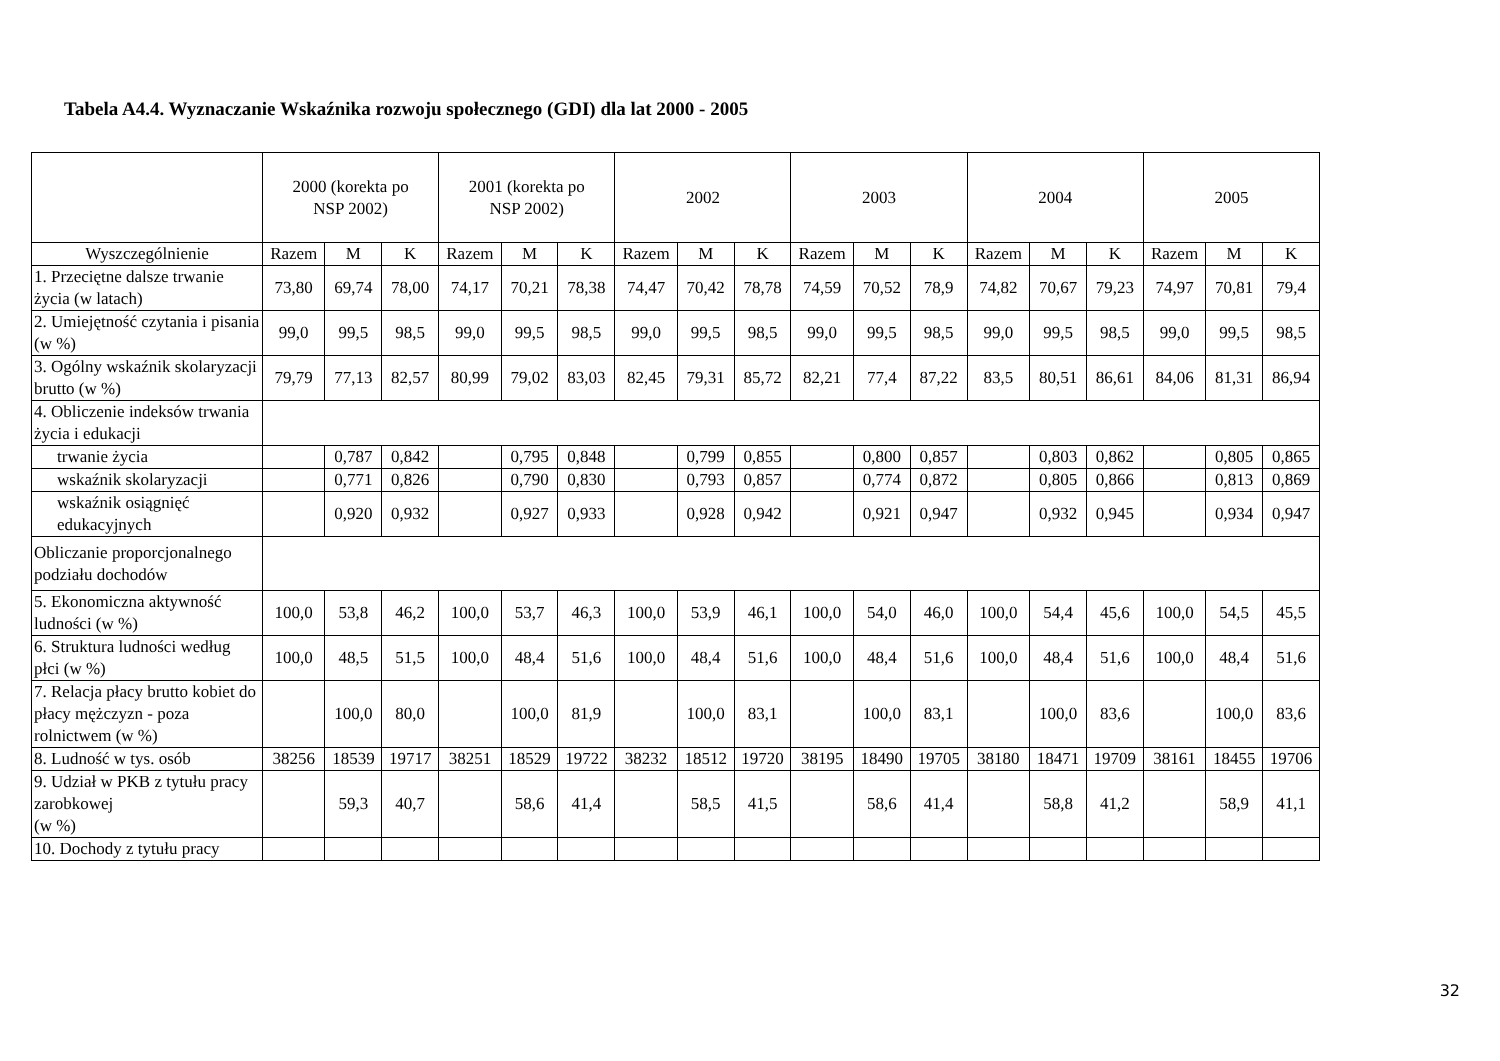Tabela A4.4. Wyznaczanie Wskaźnika rozwoju społecznego (GDI) dla lat 2000 - 2005
| | 2000 (korekta po NSP 2002) | | | 2001 (korekta po NSP 2002) | | | 2002 | | | 2003 | | | 2004 | | | 2005 | | |
| --- | --- | --- | --- | --- | --- | --- | --- | --- | --- | --- | --- | --- | --- | --- | --- | --- | --- | --- |
| Wyszczególnienie | Razem | M | K | Razem | M | K | Razem | M | K | Razem | M | K | Razem | M | K | Razem | M | K |
| 1. Przeciętne dalsze trwanie życia (w latach) | 73,80 | 69,74 | 78,00 | 74,17 | 70,21 | 78,38 | 74,47 | 70,42 | 78,78 | 74,59 | 70,52 | 78,9 | 74,82 | 70,67 | 79,23 | 74,97 | 70,81 | 79,4 |
| 2. Umiejętność czytania i pisania (w %) | 99,0 | 99,5 | 98,5 | 99,0 | 99,5 | 98,5 | 99,0 | 99,5 | 98,5 | 99,0 | 99,5 | 98,5 | 99,0 | 99,5 | 98,5 | 99,0 | 99,5 | 98,5 |
| 3. Ogólny wskaźnik skolaryzacji brutto (w %) | 79,79 | 77,13 | 82,57 | 80,99 | 79,02 | 83,03 | 82,45 | 79,31 | 85,72 | 82,21 | 77,4 | 87,22 | 83,5 | 80,51 | 86,61 | 84,06 | 81,31 | 86,94 |
| 4. Obliczenie indeksów trwania życia i edukacji | | | | | | | | | | | | | | | | | | |
| trwanie życia | | 0,787 | 0,842 | | 0,795 | 0,848 | | 0,799 | 0,855 | | 0,800 | 0,857 | | 0,803 | 0,862 | | 0,805 | 0,865 |
| wskaźnik skolaryzacji | | 0,771 | 0,826 | | 0,790 | 0,830 | | 0,793 | 0,857 | | 0,774 | 0,872 | | 0,805 | 0,866 | | 0,813 | 0,869 |
| wskaźnik osiągnięć edukacyjnych | | 0,920 | 0,932 | | 0,927 | 0,933 | | 0,928 | 0,942 | | 0,921 | 0,947 | | 0,932 | 0,945 | | 0,934 | 0,947 |
| Obliczanie proporcjonalnego podziału dochodów | | | | | | | | | | | | | | | | | | |
| 5. Ekonomiczna aktywność ludności (w %) | 100,0 | 53,8 | 46,2 | 100,0 | 53,7 | 46,3 | 100,0 | 53,9 | 46,1 | 100,0 | 54,0 | 46,0 | 100,0 | 54,4 | 45,6 | 100,0 | 54,5 | 45,5 |
| 6. Struktura ludności według płci (w %) | 100,0 | 48,5 | 51,5 | 100,0 | 48,4 | 51,6 | 100,0 | 48,4 | 51,6 | 100,0 | 48,4 | 51,6 | 100,0 | 48,4 | 51,6 | 100,0 | 48,4 | 51,6 |
| 7. Relacja płacy brutto kobiet do płacy mężczyzn - poza rolnictwem (w %) | | 100,0 | 80,0 | | 100,0 | 81,9 | | 100,0 | 83,1 | | 100,0 | 83,1 | | 100,0 | 83,6 | | 100,0 | 83,6 |
| 8. Ludność w tys. osób | 38256 | 18539 | 19717 | 38251 | 18529 | 19722 | 38232 | 18512 | 19720 | 38195 | 18490 | 19705 | 38180 | 18471 | 19709 | 38161 | 18455 | 19706 |
| 9. Udział w PKB z tytułu pracy zarobkowej (w %) | | 59,3 | 40,7 | | 58,6 | 41,4 | | 58,5 | 41,5 | | 58,6 | 41,4 | | 58,8 | 41,2 | | 58,9 | 41,1 |
| 10. Dochody z tytułu pracy | | | | | | | | | | | | | | | | | | |
32